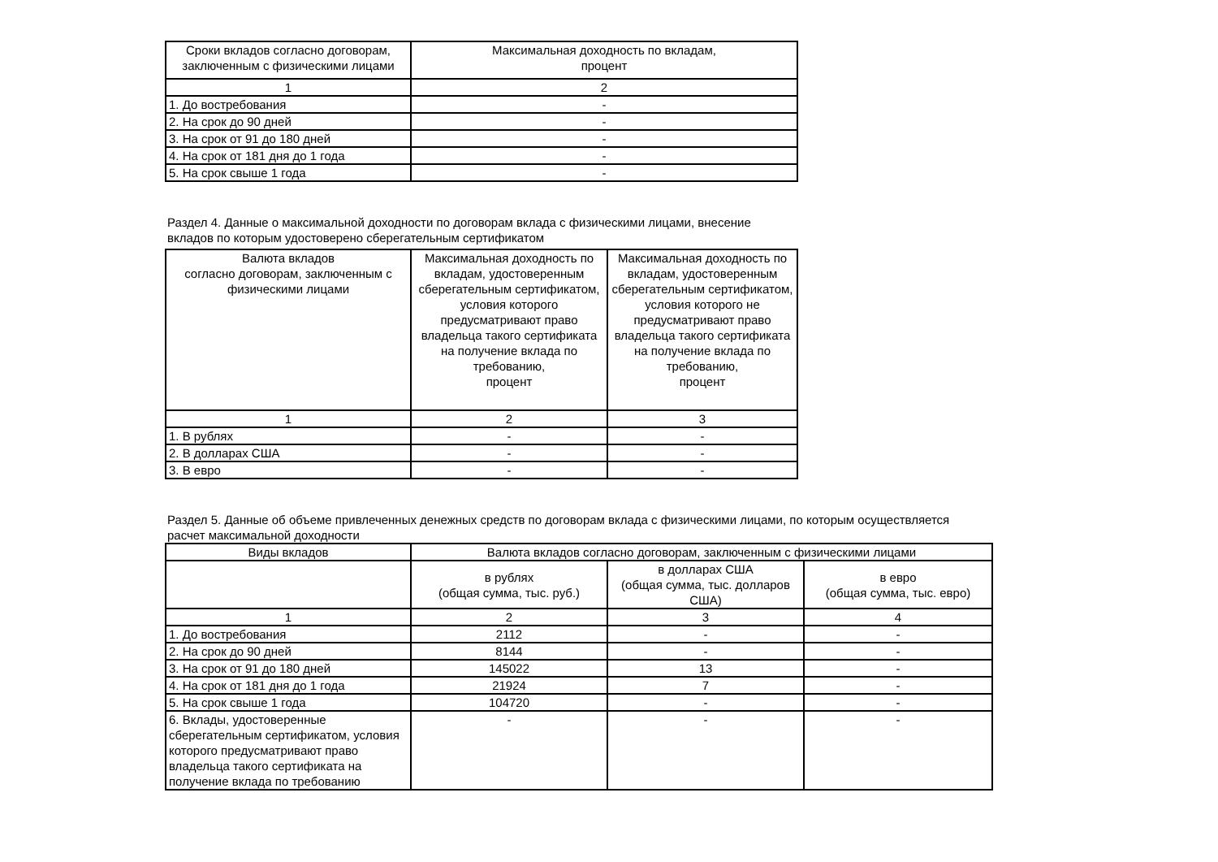| Сроки вкладов согласно договорам, заключенным с физическими лицами | Максимальная доходность по вкладам, процент |
| --- | --- |
| 1 | 2 |
| 1. До востребования | - |
| 2. На срок до 90 дней | - |
| 3. На срок от 91 до 180 дней | - |
| 4. На срок от 181 дня до 1 года | - |
| 5. На срок свыше 1 года | - |
Раздел 4. Данные о максимальной доходности по договорам вклада с физическими лицами, внесение
вкладов по которым удостоверено сберегательным сертификатом
| Валюта вкладов согласно договорам, заключенным с физическими лицами | Максимальная доходность по вкладам, удостоверенным сберегательным сертификатом, условия которого предусматривают право владельца такого сертификата на получение вклада по требованию, процент | Максимальная доходность по вкладам, удостоверенным сберегательным сертификатом, условия которого не предусматривают право владельца такого сертификата на получение вклада по требованию, процент |
| --- | --- | --- |
| 1 | 2 | 3 |
| 1. В рублях | - | - |
| 2. В долларах США | - | - |
| 3. В евро | - | - |
Раздел 5. Данные об объеме привлеченных денежных средств по договорам вклада с физическими лицами, по которым осуществляется
расчет максимальной доходности
| Виды вкладов | Валюта вкладов согласно договорам, заключенным с физическими лицами | | |
| --- | --- | --- | --- |
| | в рублях (общая сумма, тыс. руб.) | в долларах США (общая сумма, тыс. долларов США) | в евро (общая сумма, тыс. евро) |
| 1 | 2 | 3 | 4 |
| 1. До востребования | 2112 | - | - |
| 2. На срок до 90 дней | 8144 | - | - |
| 3. На срок от 91 до 180 дней | 145022 | 13 | - |
| 4. На срок от 181 дня до 1 года | 21924 | 7 | - |
| 5. На срок свыше 1 года | 104720 | - | - |
| 6. Вклады, удостоверенные сберегательным сертификатом, условия которого предусматривают право владельца такого сертификата на получение вклада по требованию | - | - | - |